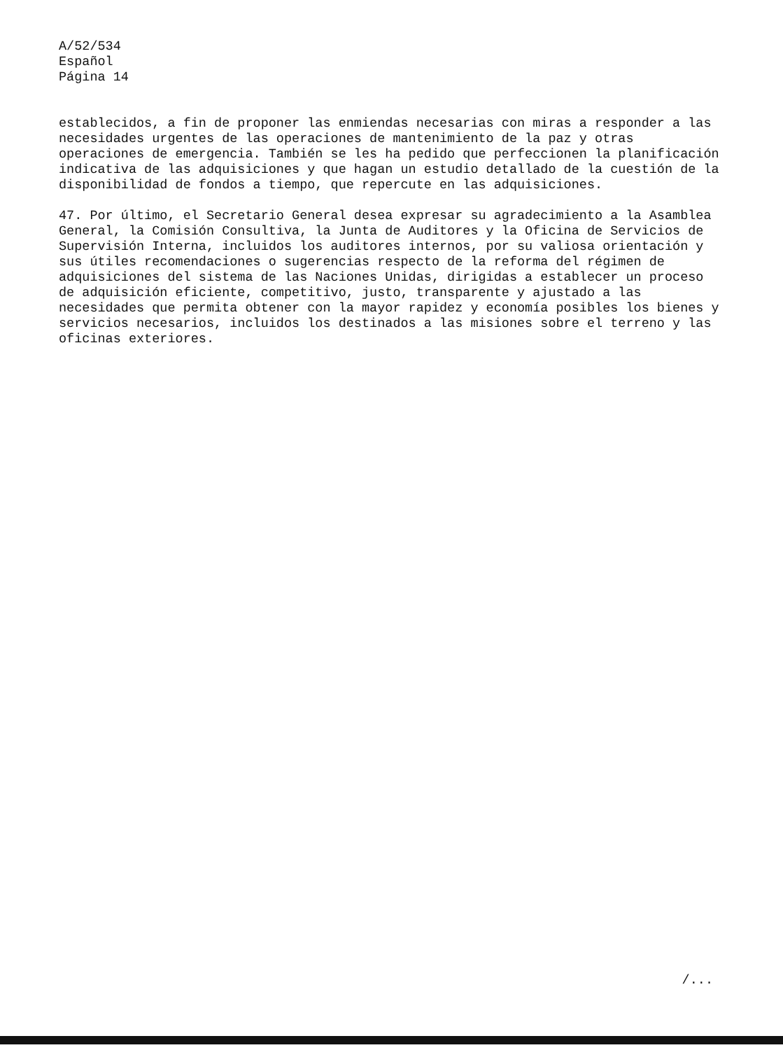A/52/534
Español
Página 14
establecidos, a fin de proponer las enmiendas necesarias con miras a responder a las necesidades urgentes de las operaciones de mantenimiento de la paz y otras operaciones de emergencia. También se les ha pedido que perfeccionen la planificación indicativa de las adquisiciones y que hagan un estudio detallado de la cuestión de la disponibilidad de fondos a tiempo, que repercute en las adquisiciones.
47. Por último, el Secretario General desea expresar su agradecimiento a la Asamblea General, la Comisión Consultiva, la Junta de Auditores y la Oficina de Servicios de Supervisión Interna, incluidos los auditores internos, por su valiosa orientación y sus útiles recomendaciones o sugerencias respecto de la reforma del régimen de adquisiciones del sistema de las Naciones Unidas, dirigidas a establecer un proceso de adquisición eficiente, competitivo, justo, transparente y ajustado a las necesidades que permita obtener con la mayor rapidez y economía posibles los bienes y servicios necesarios, incluidos los destinados a las misiones sobre el terreno y las oficinas exteriores.
/...